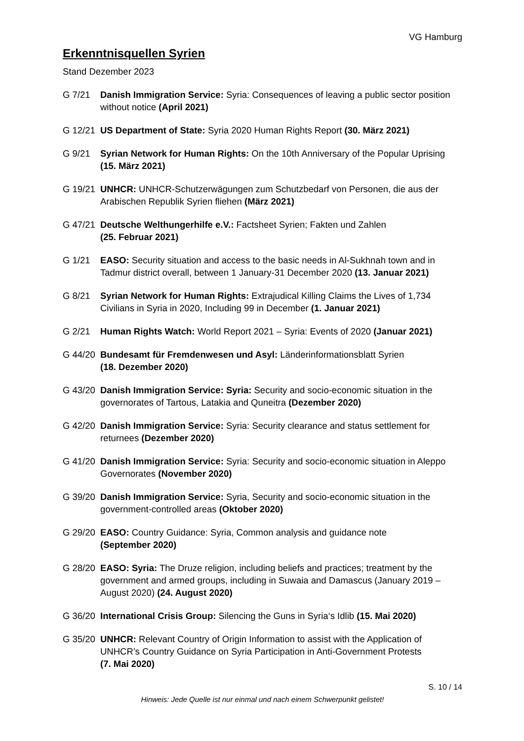VG Hamburg
Erkenntnisquellen Syrien
Stand Dezember 2023
G 7/21 Danish Immigration Service: Syria: Consequences of leaving a public sector position without notice (April 2021)
G 12/21
US Department of State: Syria 2020 Human Rights Report (30. März 2021)
G 9/21 Syrian Network for Human Rights: On the 10th Anniversary of the Popular Uprising (15. März 2021)
G 19/21
UNHCR: UNHCR-Schutzerwägungen zum Schutzbedarf von Personen, die aus der Arabischen Republik Syrien fliehen (März 2021)
G 47/21
Deutsche Welthungerhilfe e.V.: Factsheet Syrien; Fakten und Zahlen
(25. Februar 2021)
G 1/21 EASO: Security situation and access to the basic needs in Al-Sukhnah town and in Tadmur district overall, between 1 January-31 December 2020 (13. Januar 2021)
G 8/21 Syrian Network for Human Rights: Extrajudical Killing Claims the Lives of 1,734 Civilians in Syria in 2020, Including 99 in December (1. Januar 2021)
G 2/21 Human Rights Watch: World Report 2021 – Syria: Events of 2020 (Januar 2021)
G 44/20
Bundesamt für Fremdenwesen und Asyl: Länderinformationsblatt Syrien
(18. Dezember 2020)
G 43/20
Danish Immigration Service: Syria: Security and socio-economic situation in the governorates of Tartous, Latakia and Quneitra (Dezember 2020)
G 42/20
Danish Immigration Service: Syria: Security clearance and status settlement for returnees (Dezember 2020)
G 41/20
Danish Immigration Service: Syria: Security and socio-economic situation in Aleppo Governorates (November 2020)
G 39/20
Danish Immigration Service: Syria, Security and socio-economic situation in the government-controlled areas (Oktober 2020)
G 29/20
EASO: Country Guidance: Syria, Common analysis and guidance note
(September 2020)
G 28/20
EASO: Syria: The Druze religion, including beliefs and practices; treatment by the government and armed groups, including in Suwaia and Damascus (January 2019 – August 2020) (24. August 2020)
G 36/20
International Crisis Group: Silencing the Guns in Syria‘s Idlib (15. Mai 2020)
G 35/20
UNHCR: Relevant Country of Origin Information to assist with the Application of UNHCR’s Country Guidance on Syria Participation in Anti-Government Protests
(7. Mai 2020)
S. 10 / 14
Hinweis: Jede Quelle ist nur einmal und nach einem Schwerpunkt gelistet!